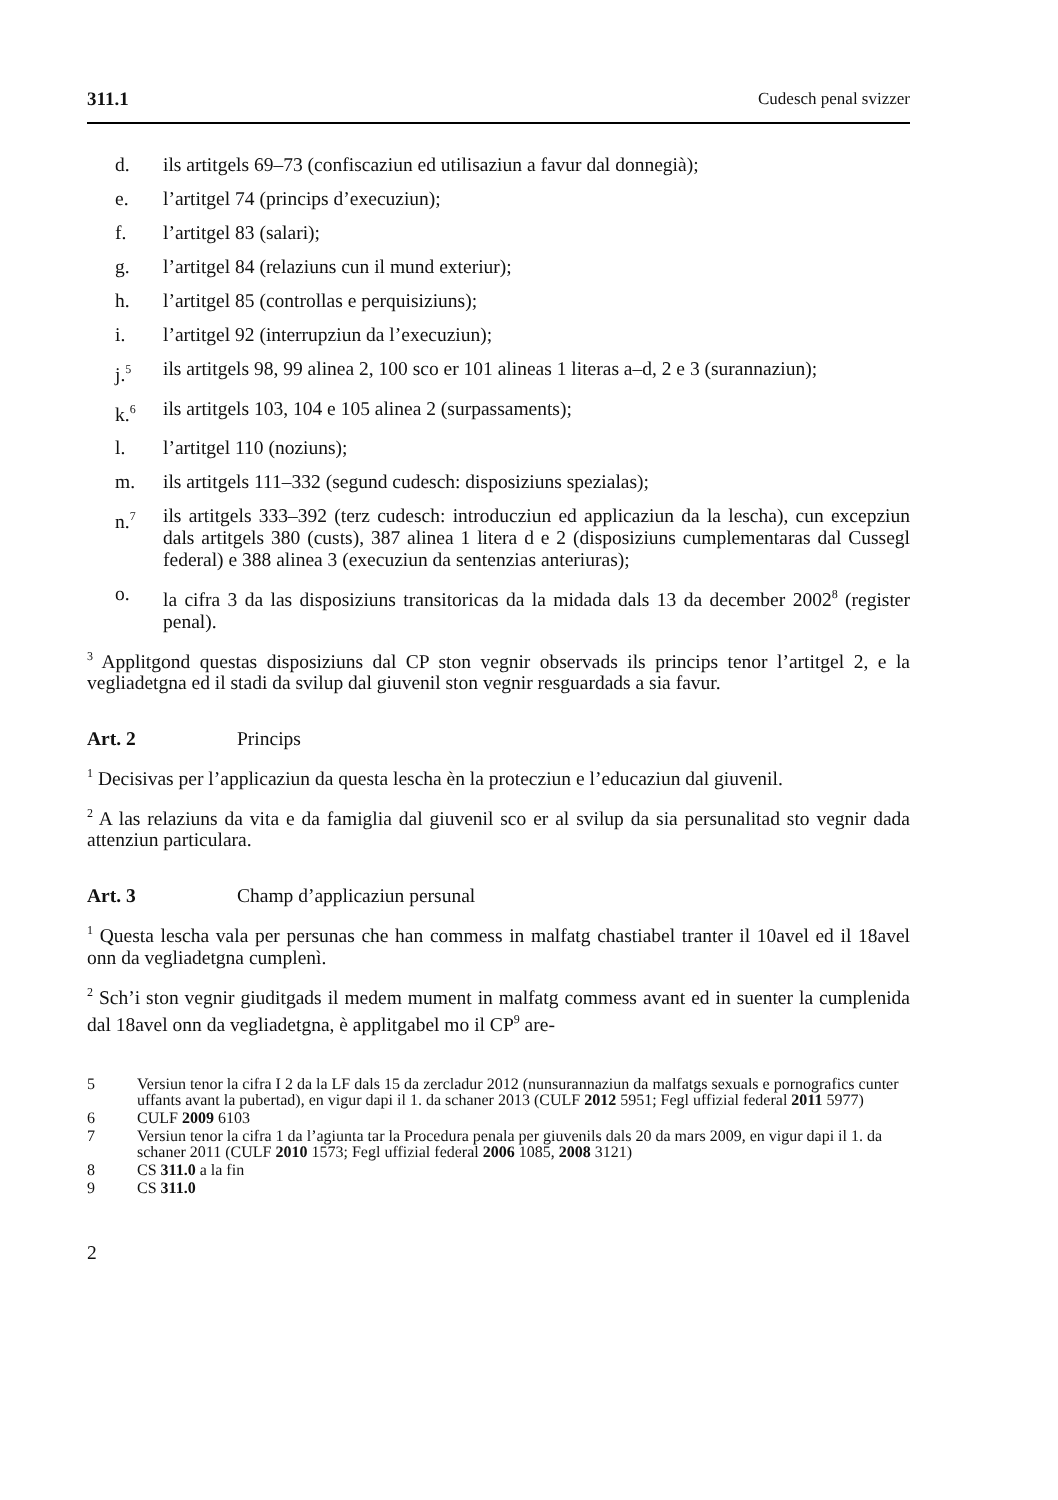311.1 Cudesch penal svizzer
d. ils artitgels 69–73 (confiscaziun ed utilisaziun a favur dal donnegià);
e. l’artitgel 74 (princips d’execuziun);
f. l’artitgel 83 (salari);
g. l’artitgel 84 (relaziuns cun il mund exteriur);
h. l’artitgel 85 (controllas e perquisiziuns);
i. l’artitgel 92 (interrupziun da l’execuziun);
j.<sup>5</sup> ils artitgels 98, 99 alinea 2, 100 sco er 101 alineas 1 literas a–d, 2 e 3 (surannaziun);
k.<sup>6</sup> ils artitgels 103, 104 e 105 alinea 2 (surpassaments);
l. l’artitgel 110 (noziuns);
m. ils artitgels 111–332 (segund cudesch: disposiziuns spezialas);
n.<sup>7</sup> ils artitgels 333–392 (terz cudesch: introducziun ed applicaziun da la lescha), cun excepziun dals artitgels 380 (custs), 387 alinea 1 litera d e 2 (disposiziuns cumplementaras dal Cussegl federal) e 388 alinea 3 (execuziun da sentenzias anteriuras);
o. la cifra 3 da las disposiziuns transitoricas da la midada dals 13 da december 2002<sup>8</sup> (register penal).
<sup>3</sup> Applitgond questas disposiziuns dal CP ston vegnir observads ils princips tenor l’artitgel 2, e la vegliadetgna ed il stadi da svilup dal giuvenil ston vegnir resguardads a sia favur.
Art. 2 Princips
<sup>1</sup> Decisivas per l’applicaziun da questa lescha èn la protecziun e l’educaziun dal giuvenil.
<sup>2</sup> A las relaziuns da vita e da famiglia dal giuvenil sco er al svilup da sia persunalitad sto vegnir dada attenziun particulara.
Art. 3 Champ d’applicaziun persunal
<sup>1</sup> Questa lescha vala per persunas che han commess in malfatg chastiabel tranter il 10avel ed il 18avel onn da vegliadetgna cumplenì.
<sup>2</sup> Sch’i ston vegnir giuditgads il medem mument in malfatg commess avant ed in suenter la cumplenida dal 18avel onn da vegliadetgna, è applitgabel mo il CP<sup>9</sup> are-
5 Versiun tenor la cifra I 2 da la LF dals 15 da zercladur 2012 (nunsurannaziun da malfatgs sexuals e pornografics cunter uffants avant la pubertad), en vigur dapi il 1. da schaner 2013 (CULF 2012 5951; Fegl uffizial federal 2011 5977)
6 CULF 2009 6103
7 Versiun tenor la cifra 1 da l’agiunta tar la Procedura penala per giuvenils dals 20 da mars 2009, en vigur dapi il 1. da schaner 2011 (CULF 2010 1573; Fegl uffizial federal 2006 1085, 2008 3121)
8 CS 311.0 a la fin
9 CS 311.0
2